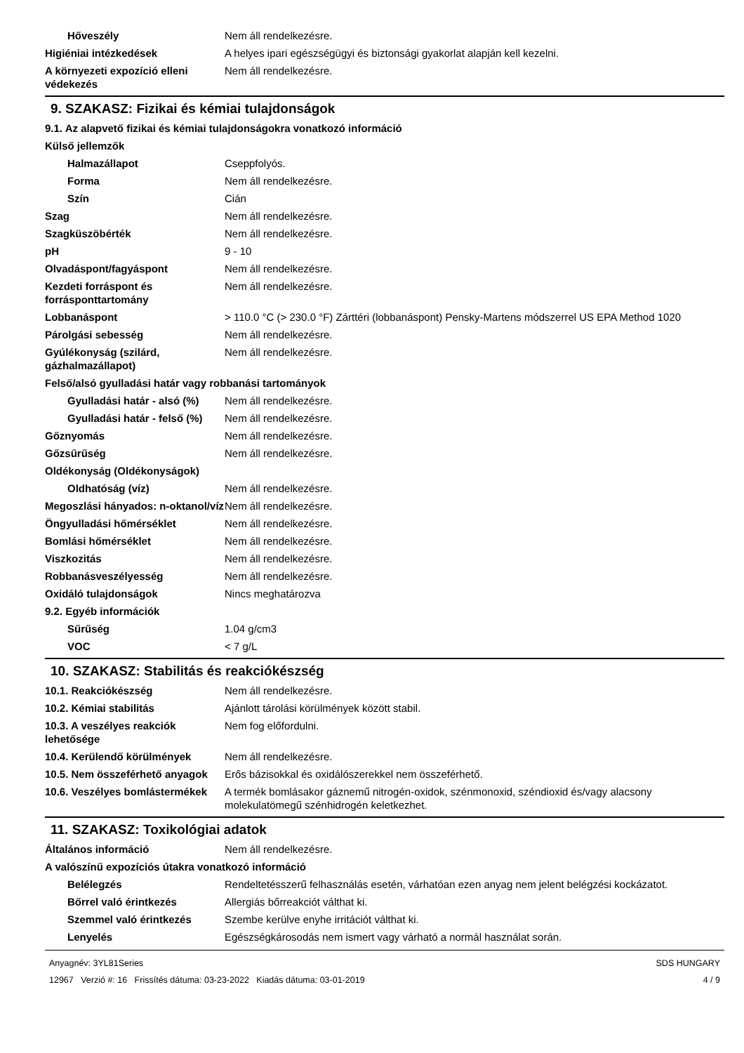| Hőveszély | Nem áll rendelkezésre. |
| Higiéniai intézkedések | A helyes ipari egészségügyi és biztonsági gyakorlat alapján kell kezelni. |
| A környezeti expozíció elleni védekezés | Nem áll rendelkezésre. |
9. SZAKASZ: Fizikai és kémiai tulajdonságok
| 9.1. Az alapvető fizikai és kémiai tulajdonságokra vonatkozó információ | |
| Külső jellemzők | |
| Halmazállapot | Cseppfolyós. |
| Forma | Nem áll rendelkezésre. |
| Szín | Cián |
| Szag | Nem áll rendelkezésre. |
| Szagküszöbérték | Nem áll rendelkezésre. |
| pH | 9 - 10 |
| Olvadáspont/fagyáspont | Nem áll rendelkezésre. |
| Kezdeti forráspont és forrásponttartomány | Nem áll rendelkezésre. |
| Lobbanáspont | > 110.0 °C (> 230.0 °F) Zárttéri (lobbanáspont) Pensky-Martens módszerrel US EPA Method 1020 |
| Párolgási sebesség | Nem áll rendelkezésre. |
| Gyúlékonyság (szilárd, gázhalmazállapot) | Nem áll rendelkezésre. |
| Felső/alsó gyulladási határ vagy robbanási tartományok | |
| Gyulladási határ - alsó (%) | Nem áll rendelkezésre. |
| Gyulladási határ - felső (%) | Nem áll rendelkezésre. |
| Gőznyomás | Nem áll rendelkezésre. |
| Gőzsűrűség | Nem áll rendelkezésre. |
| Oldékonyság (Oldékonyságok) | |
| Oldhatóság (víz) | Nem áll rendelkezésre. |
| Megoszlási hányados: n-oktanol/víz | Nem áll rendelkezésre. |
| Öngyulladási hőmérséklet | Nem áll rendelkezésre. |
| Bomlási hőmérséklet | Nem áll rendelkezésre. |
| Viszkozitás | Nem áll rendelkezésre. |
| Robbanásveszélyesség | Nem áll rendelkezésre. |
| Oxidáló tulajdonságok | Nincs meghatározva |
| 9.2. Egyéb információk | |
| Sűrűség | 1.04 g/cm3 |
| VOC | < 7 g/L |
10. SZAKASZ: Stabilitás és reakciókészség
| 10.1. Reakciókészség | Nem áll rendelkezésre. |
| 10.2. Kémiai stabilitás | Ajánlott tárolási körülmények között stabil. |
| 10.3. A veszélyes reakciók lehetősége | Nem fog előfordulni. |
| 10.4. Kerülendő körülmények | Nem áll rendelkezésre. |
| 10.5. Nem összeférhető anyagok | Erős bázisokkal és oxidálószerekkel nem összeférhető. |
| 10.6. Veszélyes bomlástermékek | A termék bomlásakor gáznemű nitrogén-oxidok, szénmonoxid, széndioxid és/vagy alacsony molekulatömegű szénhidrogén keletkezhet. |
11. SZAKASZ: Toxikológiai adatok
| Általános információ | Nem áll rendelkezésre. |
| A valószínű expozíciós útakra vonatkozó információ | |
| Belélegzés | Rendeltetésszerű felhasználás esetén, várhatóan ezen anyag nem jelent belégzési kockázatot. |
| Bőrrel való érintkezés | Allergiás bőrreakciót válthat ki. |
| Szemmel való érintkezés | Szembe kerülve enyhe irritációt válthat ki. |
| Lenyelés | Egészségkárosodás nem ismert vagy várható a normál használat során. |
Anyagnév: 3YL81Series
12967 Verzió #: 16 Frissítés dátuma: 03-23-2022 Kiadás dátuma: 03-01-2019
SDS HUNGARY
4 / 9